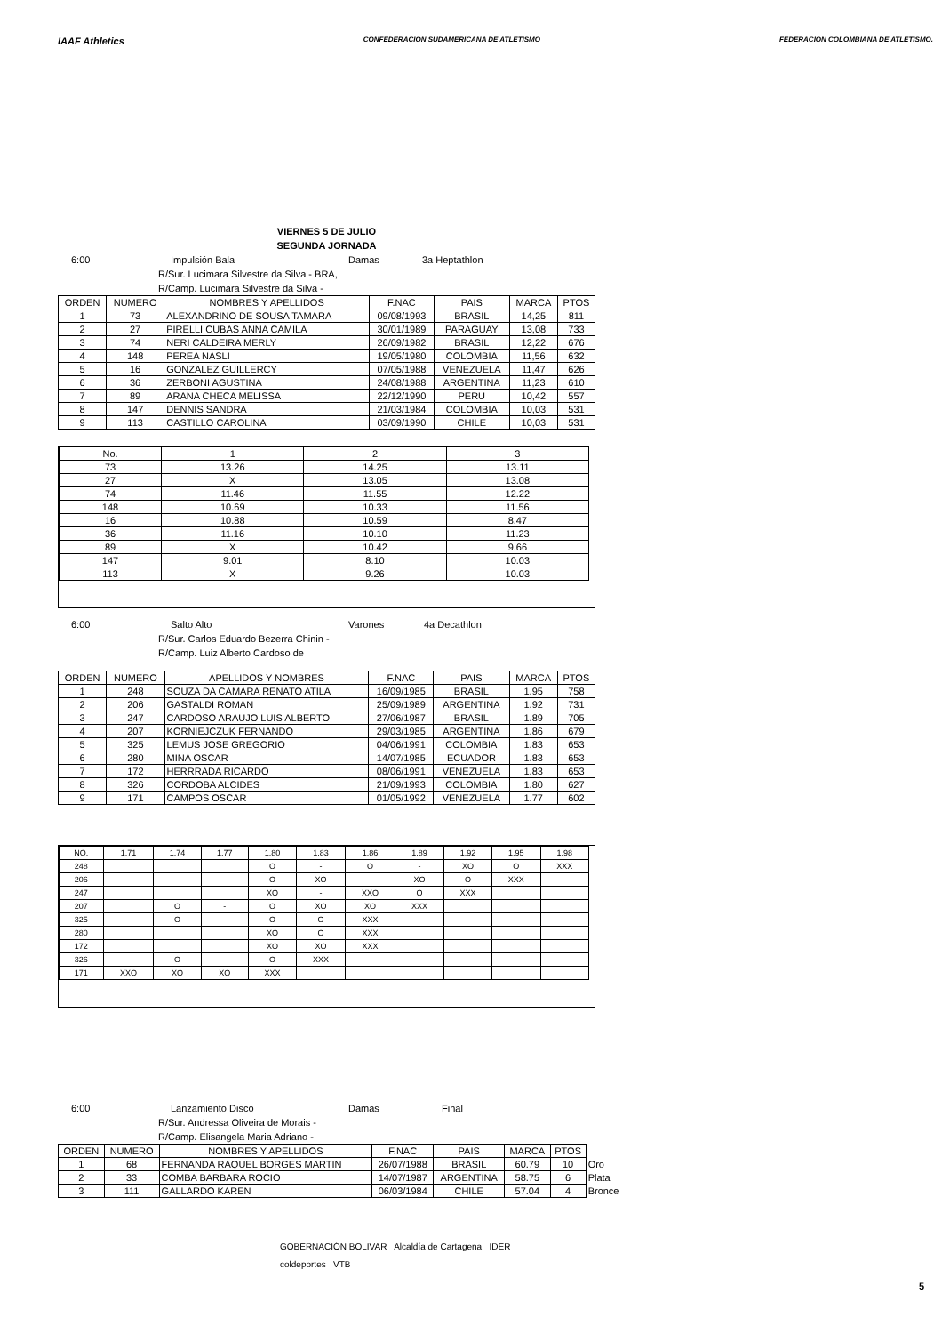IAAF Athletics
CONFEDERACION SUDAMERICANA DE ATLETISMO
FEDERACION COLOMBIANA DE ATLETISMO.
VIERNES 5 DE JULIO
SEGUNDA JORNADA
6:00 Impulsión Bala Damas 3a Heptathlon
R/Sur. Lucimara Silvestre da Silva - BRA,
R/Camp. Lucimara Silvestre da Silva -
| ORDEN | NUMERO | NOMBRES Y APELLIDOS | F.NAC | PAIS | MARCA | PTOS |
| --- | --- | --- | --- | --- | --- | --- |
| 1 | 73 | ALEXANDRINO DE SOUSA TAMARA | 09/08/1993 | BRASIL | 14,25 | 811 |
| 2 | 27 | PIRELLI CUBAS ANNA CAMILA | 30/01/1989 | PARAGUAY | 13,08 | 733 |
| 3 | 74 | NERI CALDEIRA MERLY | 26/09/1982 | BRASIL | 12,22 | 676 |
| 4 | 148 | PEREA NASLI | 19/05/1980 | COLOMBIA | 11,56 | 632 |
| 5 | 16 | GONZALEZ GUILLERCY | 07/05/1988 | VENEZUELA | 11,47 | 626 |
| 6 | 36 | ZERBONI AGUSTINA | 24/08/1988 | ARGENTINA | 11,23 | 610 |
| 7 | 89 | ARANA CHECA MELISSA | 22/12/1990 | PERU | 10,42 | 557 |
| 8 | 147 | DENNIS SANDRA | 21/03/1984 | COLOMBIA | 10,03 | 531 |
| 9 | 113 | CASTILLO CAROLINA | 03/09/1990 | CHILE | 10,03 | 531 |
| No. | 1 | 2 | 3 |
| --- | --- | --- | --- |
| 73 | 13.26 | 14.25 | 13.11 |
| 27 | X | 13.05 | 13.08 |
| 74 | 11.46 | 11.55 | 12.22 |
| 148 | 10.69 | 10.33 | 11.56 |
| 16 | 10.88 | 10.59 | 8.47 |
| 36 | 11.16 | 10.10 | 11.23 |
| 89 | X | 10.42 | 9.66 |
| 147 | 9.01 | 8.10 | 10.03 |
| 113 | X | 9.26 | 10.03 |
6:00 Salto Alto Varones 4a Decathlon
R/Sur. Carlos Eduardo Bezerra Chinin -
R/Camp. Luiz Alberto Cardoso de
| ORDEN | NUMERO | APELLIDOS Y NOMBRES | F.NAC | PAIS | MARCA | PTOS |
| --- | --- | --- | --- | --- | --- | --- |
| 1 | 248 | SOUZA DA CAMARA RENATO ATILA | 16/09/1985 | BRASIL | 1.95 | 758 |
| 2 | 206 | GASTALDI ROMAN | 25/09/1989 | ARGENTINA | 1.92 | 731 |
| 3 | 247 | CARDOSO ARAUJO LUIS ALBERTO | 27/06/1987 | BRASIL | 1.89 | 705 |
| 4 | 207 | KORNIEJCZUK FERNANDO | 29/03/1985 | ARGENTINA | 1.86 | 679 |
| 5 | 325 | LEMUS JOSE GREGORIO | 04/06/1991 | COLOMBIA | 1.83 | 653 |
| 6 | 280 | MINA OSCAR | 14/07/1985 | ECUADOR | 1.83 | 653 |
| 7 | 172 | HERRRADA RICARDO | 08/06/1991 | VENEZUELA | 1.83 | 653 |
| 8 | 326 | CORDOBA ALCIDES | 21/09/1993 | COLOMBIA | 1.80 | 627 |
| 9 | 171 | CAMPOS OSCAR | 01/05/1992 | VENEZUELA | 1.77 | 602 |
| NO. | 1.71 | 1.74 | 1.77 | 1.80 | 1.83 | 1.86 | 1.89 | 1.92 | 1.95 | 1.98 |
| --- | --- | --- | --- | --- | --- | --- | --- | --- | --- | --- |
| 248 | | | | O | - | O | - | XO | O | XXX |
| 206 | | | | O | XO | - | XO | O | XXX | |
| 247 | | | | XO | - | XXO | O | XXX | | |
| 207 | | O | - | O | XO | XO | XXX | | | |
| 325 | | O | - | O | O | XXX | | | | |
| 280 | | | | XO | O | XXX | | | | |
| 172 | | | | XO | XO | XXX | | | | |
| 326 | | O | | O | XXX | | | | | |
| 171 | XXO | XO | XO | XXX | | | | | | |
6:00 Lanzamiento Disco Damas Final
R/Sur. Andressa Oliveira de Morais -
R/Camp. Elisangela Maria Adriano -
| ORDEN | NUMERO | NOMBRES Y APELLIDOS | F.NAC | PAIS | MARCA | PTOS | |
| 1 | 68 | FERNANDA RAQUEL BORGES MARTIN | 26/07/1988 | BRASIL | 60.79 | 10 | Oro |
| 2 | 33 | COMBA BARBARA ROCIO | 14/07/1987 | ARGENTINA | 58.75 | 6 | Plata |
| 3 | 111 | GALLARDO KAREN | 06/03/1984 | CHILE | 57.04 | 4 | Bronce |
GOBERNACIÓN BOLIVAR Alcaldía de Cartagena IDER
coldeportes VTB
5